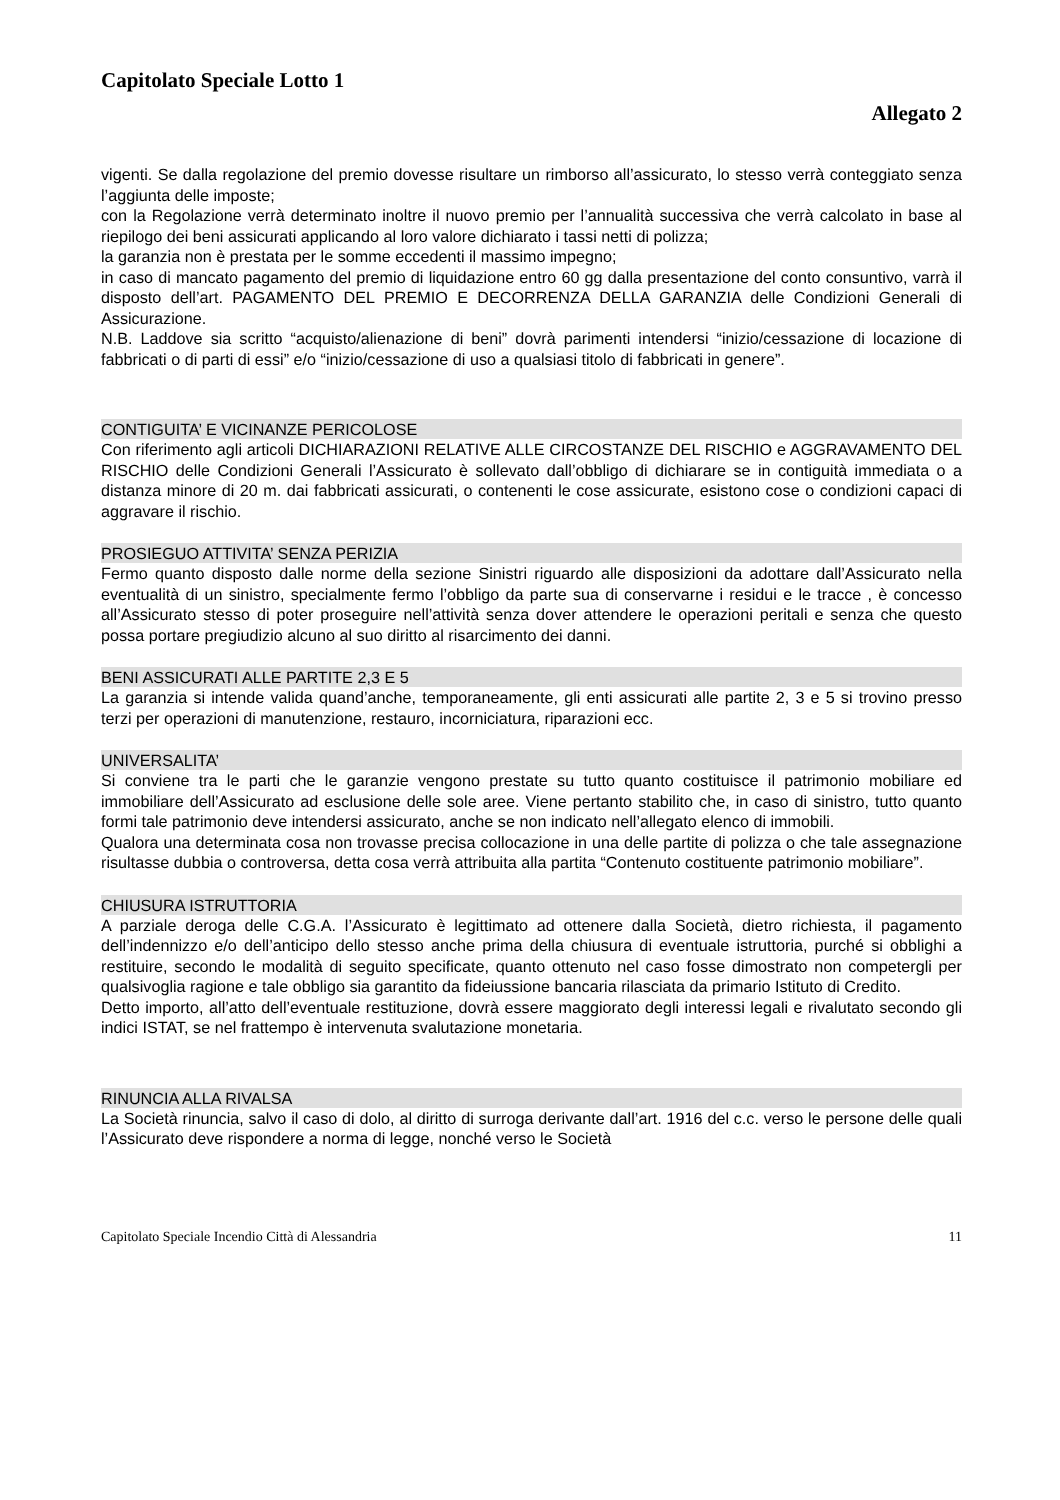Capitolato Speciale Lotto 1
Allegato 2
vigenti. Se dalla regolazione del premio dovesse risultare un rimborso all’assicurato, lo stesso verrà conteggiato senza l’aggiunta delle imposte;
con la Regolazione verrà determinato inoltre il nuovo premio per l’annualità successiva che verrà calcolato in base al riepilogo dei beni assicurati applicando al loro valore dichiarato i tassi netti di polizza;
la garanzia non è prestata per le somme eccedenti il massimo impegno;
in caso di mancato pagamento del premio di liquidazione entro 60 gg dalla presentazione del conto consuntivo, varrà il disposto dell’art. PAGAMENTO DEL PREMIO E DECORRENZA DELLA GARANZIA delle Condizioni Generali di Assicurazione.
N.B. Laddove sia scritto “acquisto/alienazione di beni” dovrà parimenti intendersi “inizio/cessazione di locazione di fabbricati o di parti di essi” e/o “inizio/cessazione di uso a qualsiasi titolo di fabbricati in genere”.
CONTIGUITA’ E VICINANZE PERICOLOSE
Con riferimento agli articoli DICHIARAZIONI RELATIVE ALLE CIRCOSTANZE DEL RISCHIO e AGGRAVAMENTO DEL RISCHIO delle Condizioni Generali l’Assicurato è sollevato dall’obbligo di dichiarare se in contiguità immediata o a distanza minore di 20 m. dai fabbricati assicurati, o contenenti le cose assicurate, esistono cose o condizioni capaci di aggravare il rischio.
PROSIEGUO ATTIVITA’ SENZA PERIZIA
Fermo quanto disposto dalle norme della sezione Sinistri riguardo alle disposizioni da adottare dall’Assicurato nella eventualità di un sinistro, specialmente fermo l’obbligo da parte sua di conservarne i residui e le tracce , è concesso all’Assicurato stesso di poter proseguire nell’attività senza dover attendere le operazioni peritali e senza che questo possa portare pregiudizio alcuno al suo diritto al risarcimento dei danni.
BENI ASSICURATI ALLE PARTITE 2,3 E 5
La garanzia si intende valida quand’anche, temporaneamente, gli enti assicurati alle partite 2, 3 e 5 si trovino presso terzi per operazioni di manutenzione, restauro, incorniciatura, riparazioni ecc.
UNIVERSALITA’
Si conviene tra le parti che le garanzie vengono prestate su tutto quanto costituisce il patrimonio mobiliare ed immobiliare dell’Assicurato ad esclusione delle sole aree. Viene pertanto stabilito che, in caso di sinistro, tutto quanto formi tale patrimonio deve intendersi assicurato, anche se non indicato nell’allegato elenco di immobili.
Qualora una determinata cosa non trovasse precisa collocazione in una delle partite di polizza o che tale assegnazione risultasse dubbia o controversa, detta cosa verrà attribuita alla partita “Contenuto costituente patrimonio mobiliare”.
CHIUSURA ISTRUTTORIA
A parziale deroga delle C.G.A. l’Assicurato è legittimato ad ottenere dalla Società, dietro richiesta, il pagamento dell’indennizzo e/o dell’anticipo dello stesso anche prima della chiusura di eventuale istruttoria, purché si obblighi a restituire, secondo le modalità di seguito specificate, quanto ottenuto nel caso fosse dimostrato non competergli per qualsivoglia ragione e tale obbligo sia garantito da fideiussione bancaria rilasciata da primario Istituto di Credito.
Detto importo, all’atto dell’eventuale restituzione, dovrà essere maggiorato degli interessi legali e rivalutato secondo gli indici ISTAT, se nel frattempo è intervenuta svalutazione monetaria.
RINUNCIA ALLA RIVALSA
La Società rinuncia, salvo il caso di dolo, al diritto di surroga derivante dall’art. 1916 del c.c. verso le persone delle quali l’Assicurato deve rispondere a norma di legge, nonché verso le Società
Capitolato Speciale Incendio Città di Alessandria 11